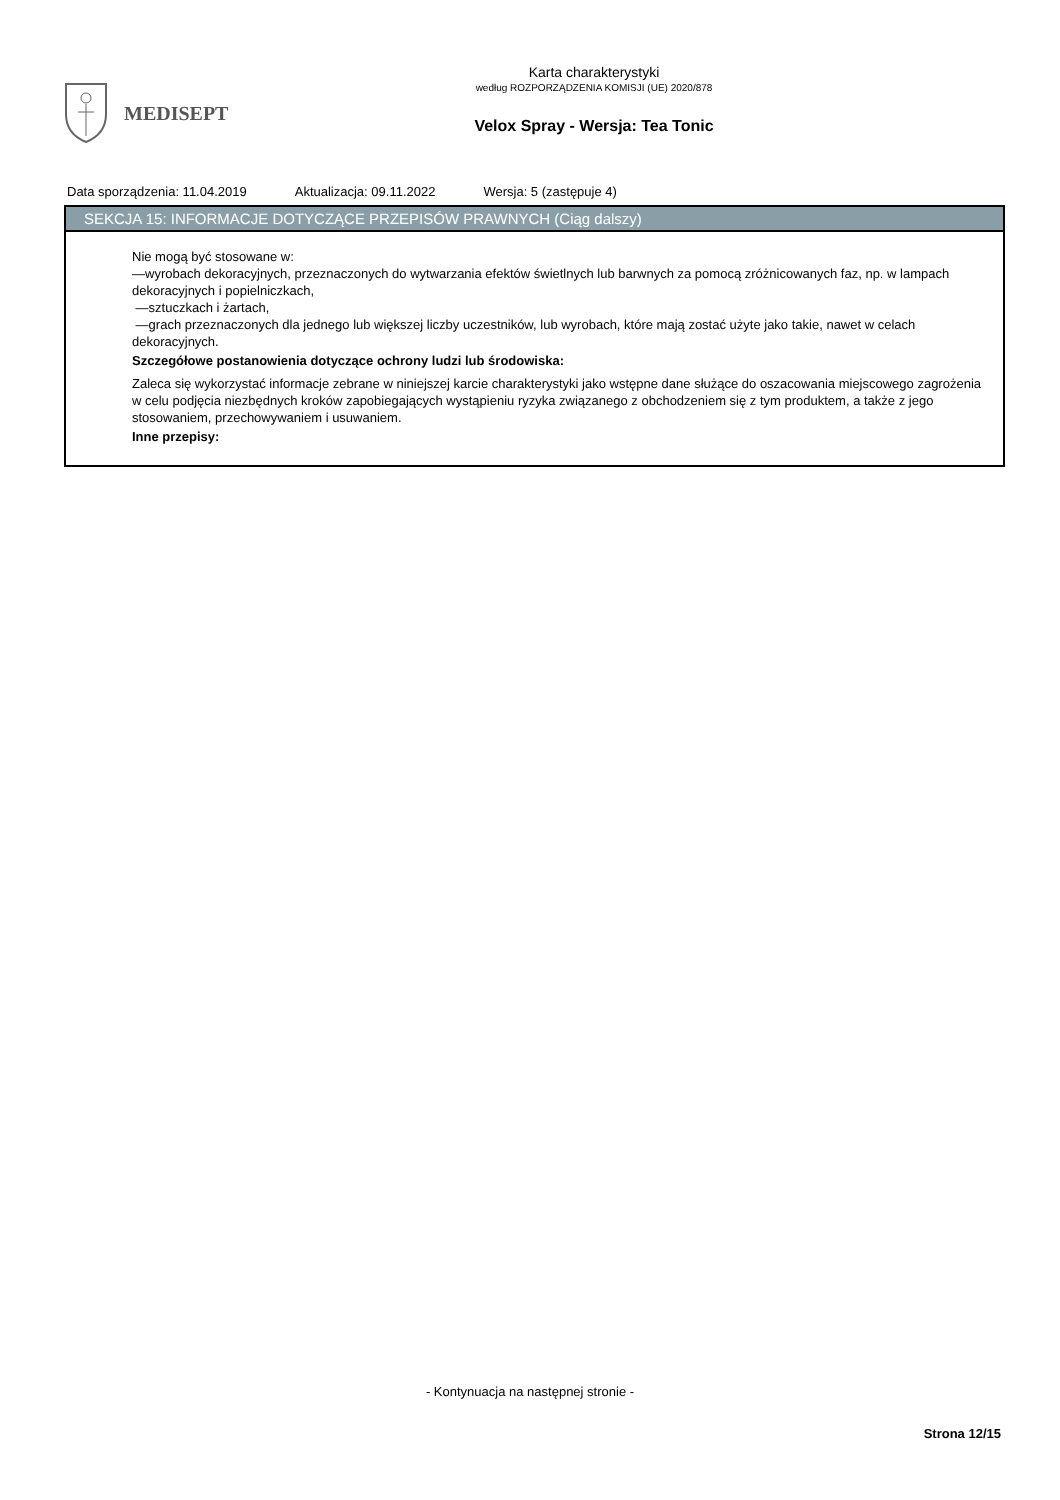MEDISEPT
Karta charakterystyki
według ROZPORZĄDZENIA KOMISJI (UE) 2020/878
Velox Spray - Wersja: Tea Tonic
Data sporządzenia: 11.04.2019 Aktualizacja: 09.11.2022 Wersja: 5 (zastępuje 4)
SEKCJA 15: INFORMACJE DOTYCZĄCE PRZEPISÓW PRAWNYCH (Ciąg dalszy)
Nie mogą być stosowane w:
—wyrobach dekoracyjnych, przeznaczonych do wytwarzania efektów świetlnych lub barwnych za pomocą zróżnicowanych faz, np. w lampach dekoracyjnych i popielniczkach,
—sztuczkach i żartach,
—grach przeznaczonych dla jednego lub większej liczby uczestników, lub wyrobach, które mają zostać użyte jako takie, nawet w celach dekoracyjnych.
Szczegółowe postanowienia dotyczące ochrony ludzi lub środowiska:
Zaleca się wykorzystać informacje zebrane w niniejszej karcie charakterystyki jako wstępne dane służące do oszacowania miejscowego zagrożenia w celu podjęcia niezbędnych kroków zapobiegających wystąpieniu ryzyka związanego z obchodzeniem się z tym produktem, a także z jego stosowaniem, przechowywaniem i usuwaniem.
Inne przepisy:
- Kontynuacja na następnej stronie -
Strona 12/15